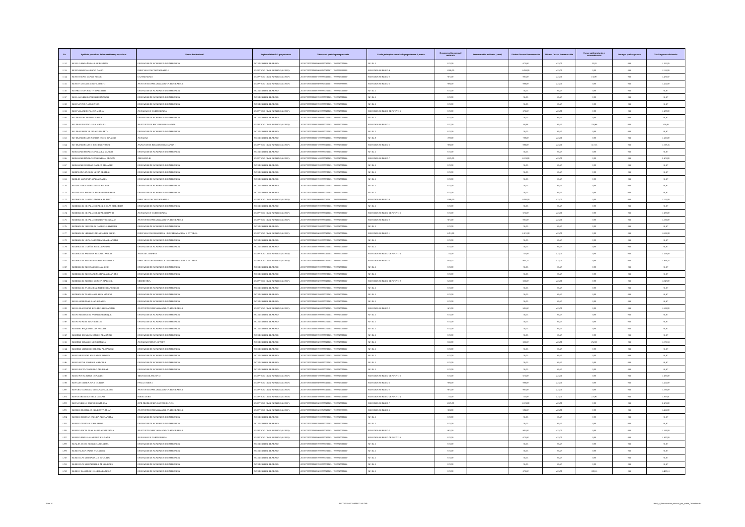| No. | Apellidos y nombres de los servidores y servidoras | Puesto Institucional | Regimen laboral al que pertenece | Número de partida presupuestaria | Grado jerárquico o escala al que pertenece el puesto | Remuneración mensual unificada | Remuneración unificada (anual) | Décimo Tercera Remuneración | Décima Cuarta Remuneración | Horas suplementarias y extraordinarias | Encargos y subrogaciones | Total ingresos adicionales |
| --- | --- | --- | --- | --- | --- | --- | --- | --- | --- | --- | --- | --- |
| 1152 | REVELO PROAÑO PAUL SEBASTIAN | OPERADOR DE ACABADOS DE IMPRESION | 2.CODIGO DEL TRABAJO | 20220720000000086000000010005117000010000000 | NIVEL 5 | 675,00 | | 675,00 | 425,00 | 55,85 | 0,00 | 1.155,85 |
| 1153 | REYES POZO MAURICIO DAVID | ESPECIALISTA CARTOGRAFIA I | 1.SERVICIO CIVIL PUBLICO (LOSEP) | 20220720000000086000010010007117002028888888 | SERVIDOR PUBLICO 4 | 1.086,00 | | 1.086,00 | 425,00 | 0,00 | 0,00 | 1.511,00 |
| 1154 | REYES TIGASI DANNY STEVE | GASTRONOMO | 1.SERVICIO CIVIL PUBLICO (LOSEP) | 20220720000000001000000010005117000010000000 | SERVIDOR PUBLICO 2 | 901,00 | | 901,00 | 425,00 | 150,97 | 0,00 | 1.476,97 |
| 1155 | REYES YUNGA DIEGO FILIBERTO | ASISTENTE ESPECIALIZADO CARTOGRAFIA II | 1.SERVICIO CIVIL PUBLICO (LOSEP) | 20220720000000086000010010007117002028888888 | SERVIDOR PUBLICO 3 | 986,00 | | 986,00 | 425,00 | 0,00 | 0,00 | 1.411,00 |
| 1156 | RIOFRIO CUEVA RUTH MARGOTH | OPERADOR DE ACABADOS DE IMPRESION | 2.CODIGO DEL TRABAJO | 20220720000000087000000050005117000010000000 | NIVEL 5 | 675,00 | | 56,25 | 35,42 | 0,00 | 0,00 | 91,67 |
| 1157 | RIOS ALVAREZ PATRICIO FERNANDO | OPERADOR DE ACABADOS DE IMPRESION | 2.CODIGO DEL TRABAJO | 20220720000000087000000050005117000010000000 | NIVEL 5 | 675,00 | | 56,25 | 35,42 | 0,00 | 0,00 | 91,67 |
| 1158 | RIOS SANTOS ALEX JAVIER | OPERADOR DE ACABADOS DE IMPRESION | 2.CODIGO DEL TRABAJO | 20220720000000087000000050005117000010000000 | NIVEL 5 | 675,00 | | 56,25 | 35,42 | 0,00 | 0,00 | 91,67 |
| 1159 | RIOS VALAREZO ALICIA MARIA | AUXILIAR EN CARTOGRAFIA | 1.SERVICIO CIVIL PUBLICO (LOSEP) | 20220720000000086000000010005117000010000000 | SERVIDOR PUBLICO DE APOYO 3 | 675,00 | | 675,00 | 425,00 | 0,00 | 0,00 | 1.100,00 |
| 1160 | RIVERA DIAZ RUTH ROSALVA | OPERADOR DE ACABADOS DE IMPRESION | 2.CODIGO DEL TRABAJO | 20220720000000087000000050005117000010000000 | NIVEL 5 | 675,00 | | 56,25 | 35,42 | 0,00 | 0,00 | 91,67 |
| 1161 | RIVERA GANCINO JUAN MANUEL | ASISTENTE DE RECURSOS HUMANOS | 1.SERVICIO CIVIL PUBLICO (LOSEP) | 20220720000000087000000050005117000010000000 | SERVIDOR PUBLICO 1 | 817,00 | | 68,08 | 35,42 | 250,96 | 0,00 | 354,46 |
| 1162 | RIVERA GRIJALVA GINA ELIZABETH | OPERADOR DE ACABADOS DE IMPRESION | 2.CODIGO DEL TRABAJO | 20220720000000087000000050005117000010000000 | NIVEL 5 | 675,00 | | 56,25 | 35,42 | 0,00 | 0,00 | 91,67 |
| 1163 | RIVERA MORALES NESTOR HUGO IGNACIO | AUXILIAR | 2.CODIGO DEL TRABAJO | 20220720000000001000000010005117000010000000 | NIVEL 8 | 700,00 | | 700,00 | 425,00 | 0,00 | 0,00 | 1.125,00 |
| 1164 | RIVERA MORALES VICTOR GIOVANNI | ANALISTA DE RECURSOS HUMANOS I | 1.SERVICIO CIVIL PUBLICO (LOSEP) | 20220720000000001000000010005117000010000000 | SERVIDOR PUBLICO 3 | 986,00 | | 986,00 | 425,00 | 317,35 | 0,00 | 1.728,35 |
| 1165 | ROBALINO BENALCAZAR ALEX DANILO | OPERADOR DE ACABADOS DE IMPRESION | 2.CODIGO DEL TRABAJO | 20220720000000087000000050005117000010000000 | NIVEL 5 | 675,00 | | 56,25 | 35,42 | 0,00 | 0,00 | 91,67 |
| 1166 | ROBALINO BENALCAZAR FABIAN EDISON | ABOGADO III | 1.SERVICIO CIVIL PUBLICO (LOSEP) | 20220720000000001000000010005117000010000000 | SERVIDOR PUBLICO 7 | 1.676,00 | | 1.676,00 | 425,00 | 0,00 | 0,00 | 2.101,00 |
| 1167 | ROBALINO ESCOBAR CARLOS EDUARDO | OPERADOR DE ACABADOS DE IMPRESION | 2.CODIGO DEL TRABAJO | 20220720000000087000000050005117000010000000 | NIVEL 5 | 675,00 | | 56,25 | 35,42 | 0,00 | 0,00 | 91,67 |
| 1168 | ROBINSON SANCHEZ LUCIA BEATRIZ | OPERADOR DE ACABADOS DE IMPRESION | 2.CODIGO DEL TRABAJO | 20220720000000087000000050005117000010000000 | NIVEL 5 | 675,00 | | 56,25 | 35,42 | 0,00 | 0,00 | 91,67 |
| 1169 | ROBLES MANZABA MARIA ISABEL | OPERADOR DE ACABADOS DE IMPRESION | 2.CODIGO DEL TRABAJO | 20220720000000087000000050005117000010000000 | NIVEL 5 | 675,00 | | 56,25 | 35,42 | 0,00 | 0,00 | 91,67 |
| 1170 | ROCHA GARZON MALCOLM ANDRES | OPERADOR DE ACABADOS DE IMPRESION | 2.CODIGO DEL TRABAJO | 20220720000000087000000050005117000010000000 | NIVEL 5 | 675,00 | | 56,25 | 35,42 | 0,00 | 0,00 | 91,67 |
| 1171 | ROCHA VILLAFUERTE ALEXANDER BRYAN | OPERADOR DE ACABADOS DE IMPRESION | 2.CODIGO DEL TRABAJO | 20220720000000087000000050005117000010000000 | NIVEL 5 | 675,00 | | 56,25 | 35,42 | 0,00 | 0,00 | 91,67 |
| 1172 | RODRIGUEZ CASTRO TROSKY ALBERTO | ESPECIALISTA CARTOGRAFIA I | 1.SERVICIO CIVIL PUBLICO (LOSEP) | 20220720000000086000010010007117002028888888 | SERVIDOR PUBLICO 4 | 1.086,00 | | 1.086,00 | 425,00 | 0,00 | 0,00 | 1.511,00 |
| 1173 | RODRIGUEZ CEVALLOS CAROL DE LAS MERCEDES | OPERADOR DE ACABADOS DE IMPRESION | 2.CODIGO DEL TRABAJO | 20220720000000087000000050005117000010000000 | NIVEL 5 | 675,00 | | 56,25 | 35,42 | 0,00 | 0,00 | 91,67 |
| 1174 | RODRIGUEZ CEVALLOS EDUARDO DAVID | AUXILIAR EN CARTOGRAFIA | 1.SERVICIO CIVIL PUBLICO (LOSEP) | 20220720000000086000000010005117000010000000 | SERVIDOR PUBLICO DE APOYO 3 | 675,00 | | 675,00 | 425,00 | 0,00 | 0,00 | 1.100,00 |
| 1175 | RODRIGUEZ CEVALLOS FREDDY GONZALO | ASISTENTE ESPECIALIZADO CARTOGRAFIA I | 1.SERVICIO CIVIL PUBLICO (LOSEP) | 20220720000000086000000010005117000010000000 | SERVIDOR PUBLICO 2 | 901,00 | | 901,00 | 425,00 | 0,00 | 0,00 | 1.326,00 |
| 1176 | RODRIGUEZ GONZALEZ GABRIELA LIZBETH | OPERADOR DE ACABADOS DE IMPRESION | 2.CODIGO DEL TRABAJO | 20220720000000087000000050005117000010000000 | NIVEL 5 | 675,00 | | 56,25 | 35,42 | 0,00 | 0,00 | 91,67 |
| 1177 | RODRIGUEZ HIDALGO MONICA DEL ROCIO | ESPECIALISTA GEOMATICA 1 DE PREPARACION Y ENTREGA | 1.SERVICIO CIVIL PUBLICO (LOSEP) | 20220720000000086000000010005117000010000000 | SERVIDOR PUBLICO 1 | 1.201,88 | | 1.201,88 | 425,00 | 0,00 | 0,00 | 1.626,88 |
| 1178 | RODRIGUEZ HUALCA ESTEFANO ALEJANDRO | OPERADOR DE ACABADOS DE IMPRESION | 2.CODIGO DEL TRABAJO | 20220720000000087000000050005117000010000000 | NIVEL 5 | 675,00 | | 56,25 | 35,42 | 0,00 | 0,00 | 91,67 |
| 1179 | RODRIGUEZ OTAÑEZ ANGEL RAMIRO | OPERADOR DE ACABADOS DE IMPRESION | 2.CODIGO DEL TRABAJO | 20220720000000087000000050005117000010000000 | NIVEL 5 | 675,00 | | 56,25 | 35,42 | 0,00 | 0,00 | 91,67 |
| 1180 | RODRIGUEZ PAREDES RICARDO PABLO | AGENTE COMPRAS | 1.SERVICIO CIVIL PUBLICO (LOSEP) | 20220720000000001000000010005117000020000000 | SERVIDOR PUBLICO DE APOYO 4 | 733,00 | | 733,00 | 425,00 | 0,00 | 0,00 | 1.158,00 |
| 1181 | RODRIGUEZ RIVERA EMERITA AMARILES | ESPECIALISTA GEOMATICA 1 DE PREPARACION Y ENTREGA | 1.SERVICIO CIVIL PUBLICO (LOSEP) | 20220720000000086000000010005117000010000000 | SERVIDOR PUBLICO 2 | 943,35 | | 943,35 | 425,00 | 0,00 | 0,00 | 1.368,35 |
| 1182 | RODRIGUEZ RIVERA LUIS MAURICIO | OPERADOR DE ACABADOS DE IMPRESION | 2.CODIGO DEL TRABAJO | 20220720000000087000000050005117000010000000 | NIVEL 5 | 675,00 | | 56,25 | 35,42 | 0,00 | 0,00 | 91,67 |
| 1183 | RODRIGUEZ RIVERA SEBASTIAN ALEJANDRO | OPERADOR DE ACABADOS DE IMPRESION | 2.CODIGO DEL TRABAJO | 20220720000000087000000050005117000010000000 | NIVEL 5 | 675,00 | | 56,25 | 35,42 | 0,00 | 0,00 | 91,67 |
| 1184 | RODRIGUEZ ROSERO MONICA MARISOL | SECRETARIA | 1.SERVICIO CIVIL PUBLICO (LOSEP) | 20220720000000086000000010005117000010000000 | SERVIDOR PUBLICO DE APOYO 2 | 622,00 | | 622,00 | 425,00 | 0,00 | 0,00 | 1.047,00 |
| 1185 | RODRIGUEZ SANTACRUZ RODRIGO ANCELMO | OPERADOR DE ACABADOS DE IMPRESION | 2.CODIGO DEL TRABAJO | 20220720000000087000000050005117000010000000 | NIVEL 5 | 675,00 | | 56,25 | 35,42 | 0,00 | 0,00 | 91,67 |
| 1186 | RODRIGUEZ TUNDUAMA ALEX VINICIO | OPERADOR DE ACABADOS DE IMPRESION | 2.CODIGO DEL TRABAJO | 20220720000000087000000050005117000010000000 | NIVEL 5 | 675,00 | | 56,25 | 35,42 | 0,00 | 0,00 | 91,67 |
| 1187 | ROJAS HERRERA LILIANA ISABEL | OPERADOR DE ACABADOS DE IMPRESION | 2.CODIGO DEL TRABAJO | 20220720000000087000000050005117000010000000 | NIVEL 5 | 675,00 | | 56,25 | 35,42 | 0,00 | 0,00 | 91,67 |
| 1188 | ROJAS PLACENCIO RICARDO ALEXANDER | ASISTENTE ESPECIALIZADO CARTOGRAFIA I | 1.SERVICIO CIVIL PUBLICO (LOSEP) | 20220720000000086000000010005117000010000000 | SERVIDOR PUBLICO 2 | 901,00 | | 901,00 | 425,00 | 0,00 | 0,00 | 1.326,00 |
| 1189 | ROJAS RODRIGUEZ FABRIZIO ENRIQUE | OPERADOR DE ACABADOS DE IMPRESION | 2.CODIGO DEL TRABAJO | 20220720000000087000000050005117000010000000 | NIVEL 5 | 675,00 | | 56,25 | 35,42 | 0,00 | 0,00 | 91,67 |
| 1190 | ROJAS SUAREZ EDDY BYRON | OPERADOR DE ACABADOS DE IMPRESION | 2.CODIGO DEL TRABAJO | 20220720000000087000000050005117000010000000 | NIVEL 5 | 675,00 | | 56,25 | 35,42 | 0,00 | 0,00 | 91,67 |
| 1191 | ROMERO BAQUERO LUIS FREDDY | OPERADOR DE ACABADOS DE IMPRESION | 2.CODIGO DEL TRABAJO | 20220720000000087000000050005117000010000000 | NIVEL 5 | 675,00 | | 56,25 | 35,42 | 0,00 | 0,00 | 91,67 |
| 1192 | ROMERO ESQUIVEL SERGIO ARMANDO | OPERADOR DE ACABADOS DE IMPRESION | 2.CODIGO DEL TRABAJO | 20220720000000087000000050005117000010000000 | NIVEL 5 | 675,00 | | 56,25 | 35,42 | 0,00 | 0,00 | 91,67 |
| 1193 | ROMERO HIDALGO LUIS HERNAN | AUXILIAR PRENSA OFFSET | 2.CODIGO DEL TRABAJO | 20220720000000086000000010005117000010000000 | NIVEL 5 | 695,00 | | 695,00 | 425,00 | 252,59 | 0,00 | 1.372,59 |
| 1194 | ROMERO MOROCHO JEREMY ALEJANDRO | OPERADOR DE ACABADOS DE IMPRESION | 2.CODIGO DEL TRABAJO | 20220720000000087000000050005117000010000000 | NIVEL 5 | 675,00 | | 56,25 | 35,42 | 0,00 | 0,00 | 91,67 |
| 1195 | ROMO HURTADO HOLANDER ROMEO | OPERADOR DE ACABADOS DE IMPRESION | 2.CODIGO DEL TRABAJO | 20220720000000087000000050005117000010000000 | NIVEL 5 | 675,00 | | 56,25 | 35,42 | 0,00 | 0,00 | 91,67 |
| 1196 | ROMO MOYA JESSENIA MARCELA | OPERADOR DE ACABADOS DE IMPRESION | 2.CODIGO DEL TRABAJO | 20220720000000087000000050005117000010000000 | NIVEL 5 | 675,00 | | 56,25 | 35,42 | 0,00 | 0,00 | 91,67 |
| 1197 | ROMO PINTO CONSUELO DEL PILAR | OPERADOR DE ACABADOS DE IMPRESION | 2.CODIGO DEL TRABAJO | 20220720000000087000000050005117000010000000 | NIVEL 5 | 675,00 | | 56,25 | 35,42 | 0,00 | 0,00 | 91,67 |
| 1198 | ROMO PINTO JORGE OSWALDO | TECNICO DE ARCHIVO | 1.SERVICIO CIVIL PUBLICO (LOSEP) | 20220720000000001000000010005117000010000000 | SERVIDOR PUBLICO DE APOYO 3 | 675,00 | | 675,00 | 425,00 | 0,00 | 0,00 | 1.100,00 |
| 1199 | ROSALES ORBEA JUAN CARLOS | FACILITADOR I | 1.SERVICIO CIVIL PUBLICO (LOSEP) | 20220720000000086000000010005117000010000000 | SERVIDOR PUBLICO 3 | 986,00 | | 986,00 | 425,00 | 0,00 | 0,00 | 1.411,00 |
| 1200 | ROSARIO CASTILLO VIVIANA MADLEEN | ASISTENTE ESPECIALIZADO CARTOGRAFIA I | 1.SERVICIO CIVIL PUBLICO (LOSEP) | 20220720000000086000000010005117000010000000 | SERVIDOR PUBLICO 2 | 901,00 | | 901,00 | 425,00 | 0,00 | 0,00 | 1.326,00 |
| 1201 | ROSAS ARICO RUSVEL LUCIANO | BODEGUERO | 1.SERVICIO CIVIL PUBLICO (LOSEP) | 20220720000000001000000010005117000010000000 | SERVIDOR PUBLICO DE APOYO 4 | 733,00 | | 733,00 | 425,00 | 225,91 | 0,00 | 1.383,91 |
| 1202 | ROSAS MENA VERONICA PATRICIA | JEFE PRODUCCION CARTOGRAFICA | 1.SERVICIO CIVIL PUBLICO (LOSEP) | 20220720000000086000000010005117000010000000 | SERVIDOR PUBLICO 7 | 1.676,00 | | 1.676,00 | 425,00 | 0,00 | 0,00 | 2.101,00 |
| 1203 | ROSERO BUSTILLOS SHUBERT ADRIAN | ASISTENTE ESPECIALIZADO CARTOGRAFIA II | 1.SERVICIO CIVIL PUBLICO (LOSEP) | 20220720000000086000010010007117002028888888 | SERVIDOR PUBLICO 3 | 986,00 | | 986,00 | 425,00 | 0,00 | 0,00 | 1.411,00 |
| 1204 | ROSERO DE JESUS JAJAIRA ALEXANDRA | OPERADOR DE ACABADOS DE IMPRESION | 2.CODIGO DEL TRABAJO | 20220720000000087000000050005117000010000000 | NIVEL 5 | 675,00 | | 56,25 | 35,42 | 0,00 | 0,00 | 91,67 |
| 1205 | ROSERO DE JESUS JOHN JAIRO | OPERADOR DE ACABADOS DE IMPRESION | 2.CODIGO DEL TRABAJO | 20220720000000087000000050005117000010000000 | NIVEL 5 | 675,00 | | 56,25 | 35,42 | 0,00 | 0,00 | 91,67 |
| 1206 | ROSERO ESCALERAS KARINA ESTEFANIA | ASISTENTE ESPECIALIZADO CARTOGRAFIA I | 1.SERVICIO CIVIL PUBLICO (LOSEP) | 20220720000000086000000010005117000010000000 | SERVIDOR PUBLICO 2 | 901,00 | | 901,00 | 425,00 | 0,00 | 0,00 | 1.326,00 |
| 1207 | ROSERO PADILLA ANGELICA SUSANA | AUXILIAR EN CARTOGRAFIA | 1.SERVICIO CIVIL PUBLICO (LOSEP) | 20220720000000086000000010005117000010000000 | SERVIDOR PUBLICO DE APOYO 3 | 675,00 | | 675,00 | 425,00 | 0,00 | 0,00 | 1.100,00 |
| 1208 | RUALES YUGSI NICOLE ALEJANDRA | OPERADOR DE ACABADOS DE IMPRESION | 2.CODIGO DEL TRABAJO | 20220720000000087000000050005117000010000000 | NIVEL 5 | 675,00 | | 56,25 | 35,42 | 0,00 | 0,00 | 91,67 |
| 1209 | RUBIO ALBAN JAIME WLADIMIR | OPERADOR DE ACABADOS DE IMPRESION | 2.CODIGO DEL TRABAJO | 20220720000000087000000050005117000010000000 | NIVEL 5 | 675,00 | | 56,25 | 35,42 | 0,00 | 0,00 | 91,67 |
| 1210 | RUBIO CLAVIJO FRANKLIN EDUARDO | OPERADOR DE ACABADOS DE IMPRESION | 2.CODIGO DEL TRABAJO | 20220720000000087000000050005117000010000000 | NIVEL 5 | 675,00 | | 56,25 | 35,42 | 0,00 | 0,00 | 91,67 |
| 1211 | RUBIO CLAVIJO GABRIELA DE LOURDES | OPERADOR DE ACABADOS DE IMPRESION | 2.CODIGO DEL TRABAJO | 20220720000000087000000050005117000010000000 | NIVEL 5 | 675,00 | | 56,25 | 35,42 | 0,00 | 0,00 | 91,67 |
| 1212 | RUBIO VELASTEGUI SANDRA FABIOLA | OPERADOR DE ACABADOS DE IMPRESION | 2.CODIGO DEL TRABAJO | 20220720000000086000000010005117000010000000 | NIVEL 5 | 675,00 | | 675,00 | 425,00 | 388,13 | 0,00 | 1.488,13 |
20 de 26 INSTITUTO GEOGRÁFICO MILITAR literal_c_Remuneracion_mensual_por_puesto_Diciembre.xlsx